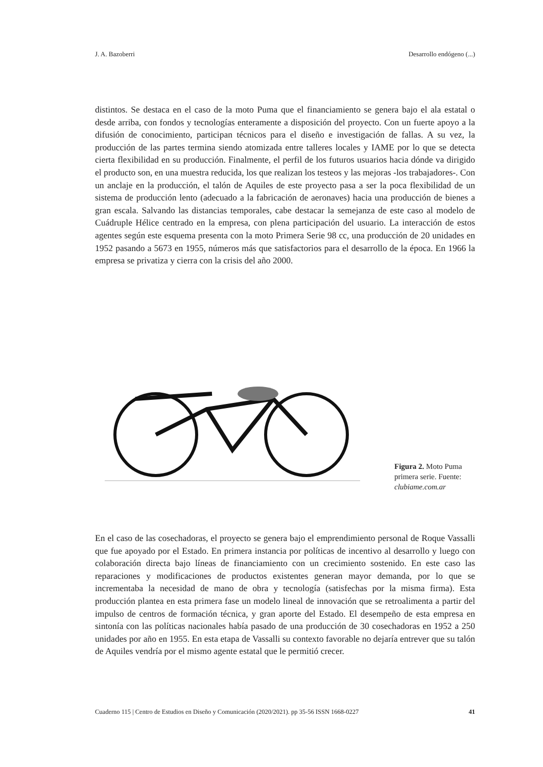J. A. Bazoberri Desarrollo endógeno (...)
distintos. Se destaca en el caso de la moto Puma que el financiamiento se genera bajo el ala estatal o desde arriba, con fondos y tecnologías enteramente a disposición del proyecto. Con un fuerte apoyo a la difusión de conocimiento, participan técnicos para el diseño e investigación de fallas. A su vez, la producción de las partes termina siendo atomizada entre talleres locales y IAME por lo que se detecta cierta flexibilidad en su producción. Finalmente, el perfil de los futuros usuarios hacia dónde va dirigido el producto son, en una muestra reducida, los que realizan los testeos y las mejoras -los trabajadores-. Con un anclaje en la producción, el talón de Aquiles de este proyecto pasa a ser la poca flexibilidad de un sistema de producción lento (adecuado a la fabricación de aeronaves) hacia una producción de bienes a gran escala. Salvando las distancias temporales, cabe destacar la semejanza de este caso al modelo de Cuádruple Hélice centrado en la empresa, con plena participación del usuario. La interacción de estos agentes según este esquema presenta con la moto Primera Serie 98 cc, una producción de 20 unidades en 1952 pasando a 5673 en 1955, números más que satisfactorios para el desarrollo de la época. En 1966 la empresa se privatiza y cierra con la crisis del año 2000.
Figura 2. Moto Puma primera serie. Fuente: clubiame.com.ar
En el caso de las cosechadoras, el proyecto se genera bajo el emprendimiento personal de Roque Vassalli que fue apoyado por el Estado. En primera instancia por políticas de incentivo al desarrollo y luego con colaboración directa bajo líneas de financiamiento con un crecimiento sostenido. En este caso las reparaciones y modificaciones de productos existentes generan mayor demanda, por lo que se incrementaba la necesidad de mano de obra y tecnología (satisfechas por la misma firma). Esta producción plantea en esta primera fase un modelo lineal de innovación que se retroalimenta a partir del impulso de centros de formación técnica, y gran aporte del Estado. El desempeño de esta empresa en sintonía con las políticas nacionales había pasado de una producción de 30 cosechadoras en 1952 a 250 unidades por año en 1955. En esta etapa de Vassalli su contexto favorable no dejaría entrever que su talón de Aquiles vendría por el mismo agente estatal que le permitió crecer.
Cuaderno 115 | Centro de Estudios en Diseño y Comunicación (2020/2021). pp 35-56 ISSN 1668-0227 41